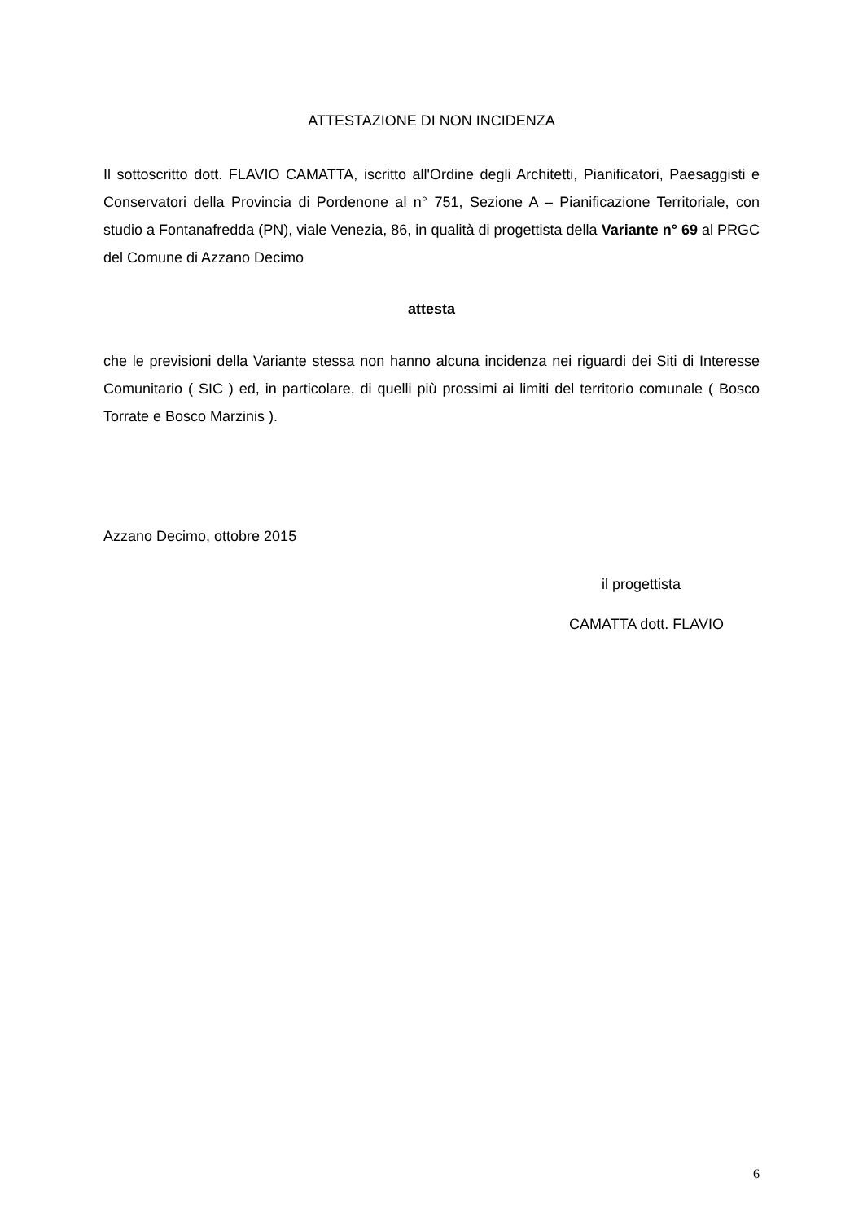ATTESTAZIONE DI NON INCIDENZA
Il sottoscritto dott. FLAVIO CAMATTA, iscritto all'Ordine degli Architetti, Pianificatori, Paesaggisti e Conservatori della Provincia di Pordenone al n° 751, Sezione A – Pianificazione Territoriale, con studio a Fontanafredda (PN), viale Venezia, 86, in qualità di progettista della Variante n° 69 al PRGC del Comune di Azzano Decimo
attesta
che le previsioni della Variante stessa non hanno alcuna incidenza nei riguardi dei Siti di Interesse Comunitario ( SIC ) ed, in particolare, di quelli più prossimi ai limiti del territorio comunale ( Bosco Torrate e Bosco Marzinis ).
Azzano Decimo, ottobre 2015
il progettista
CAMATTA dott. FLAVIO
6